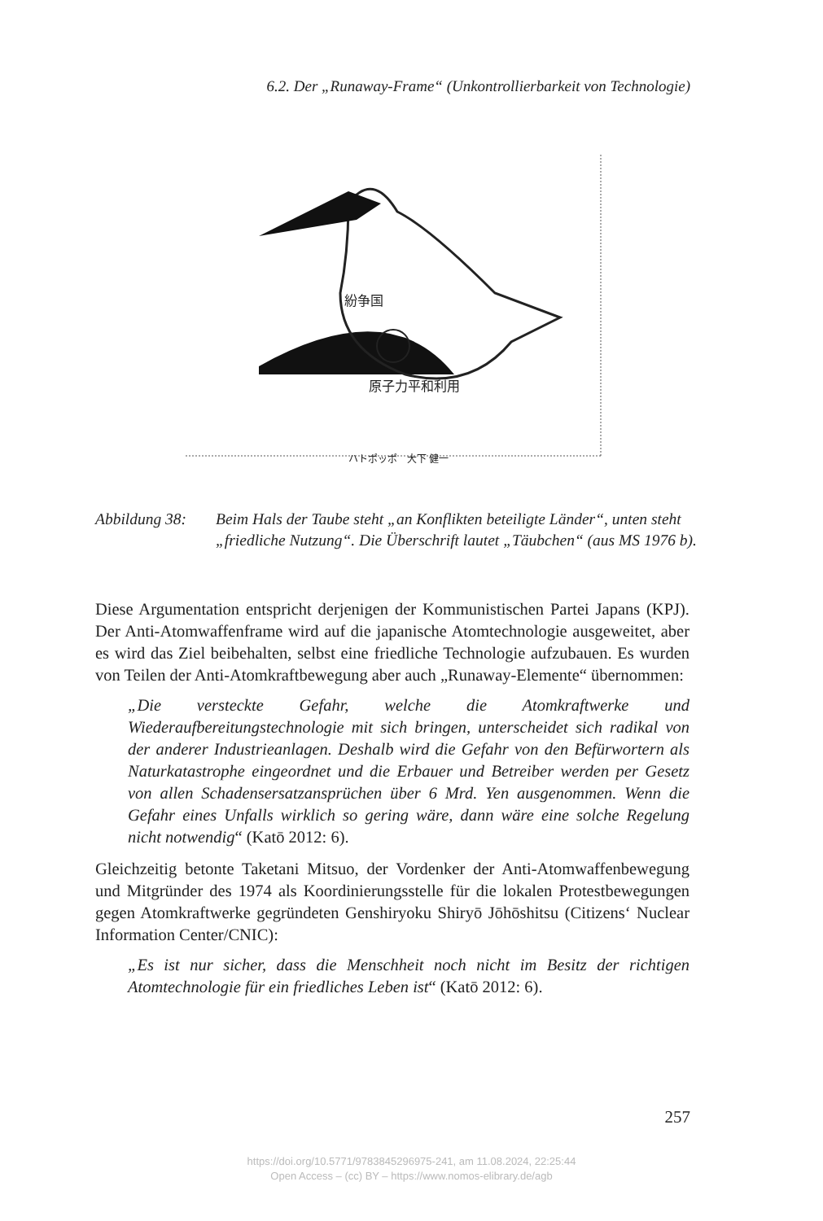6.2. Der „Runaway-Frame“ (Unkontrollierbarkeit von Technologie)
原子力平和利用
紛争国
ハトポッポ　大下 健一
Abbildung 38: Beim Hals der Taube steht „an Konflikten beteiligte Länder“, unten steht „friedliche Nutzung“. Die Überschrift lautet „Täubchen“ (aus MS 1976 b).
Diese Argumentation entspricht derjenigen der Kommunistischen Partei Japans (KPJ). Der Anti-Atomwaffenframe wird auf die japanische Atomtechnologie ausgeweitet, aber es wird das Ziel beibehalten, selbst eine friedliche Technologie aufzubauen. Es wurden von Teilen der Anti-Atomkraftbewegung aber auch „Runaway-Elemente“ übernommen:
„Die versteckte Gefahr, welche die Atomkraftwerke und Wiederaufbereitungstechnologie mit sich bringen, unterscheidet sich radikal von der anderer Industrieanlagen. Deshalb wird die Gefahr von den Befürwortern als Naturkatastrophe eingeordnet und die Erbauer und Betreiber werden per Gesetz von allen Schadensersatzansprüchen über 6 Mrd. Yen ausgenommen. Wenn die Gefahr eines Unfalls wirklich so gering wäre, dann wäre eine solche Regelung nicht notwendig“ (Katō 2012: 6).
Gleichzeitig betonte Taketani Mitsuo, der Vordenker der Anti-Atomwaffenbewegung und Mitgründer des 1974 als Koordinierungsstelle für die lokalen Protestbewegungen gegen Atomkraftwerke gegründeten Genshiryoku Shiryō Jōhōshitsu (Citizens‘ Nuclear Information Center/CNIC):
„Es ist nur sicher, dass die Menschheit noch nicht im Besitz der richtigen Atomtechnologie für ein friedliches Leben ist“ (Katō 2012: 6).
257
https://doi.org/10.5771/9783845296975-241, am 11.08.2024, 22:25:44
Open Access – (cc) BY – https://www.nomos-elibrary.de/agb